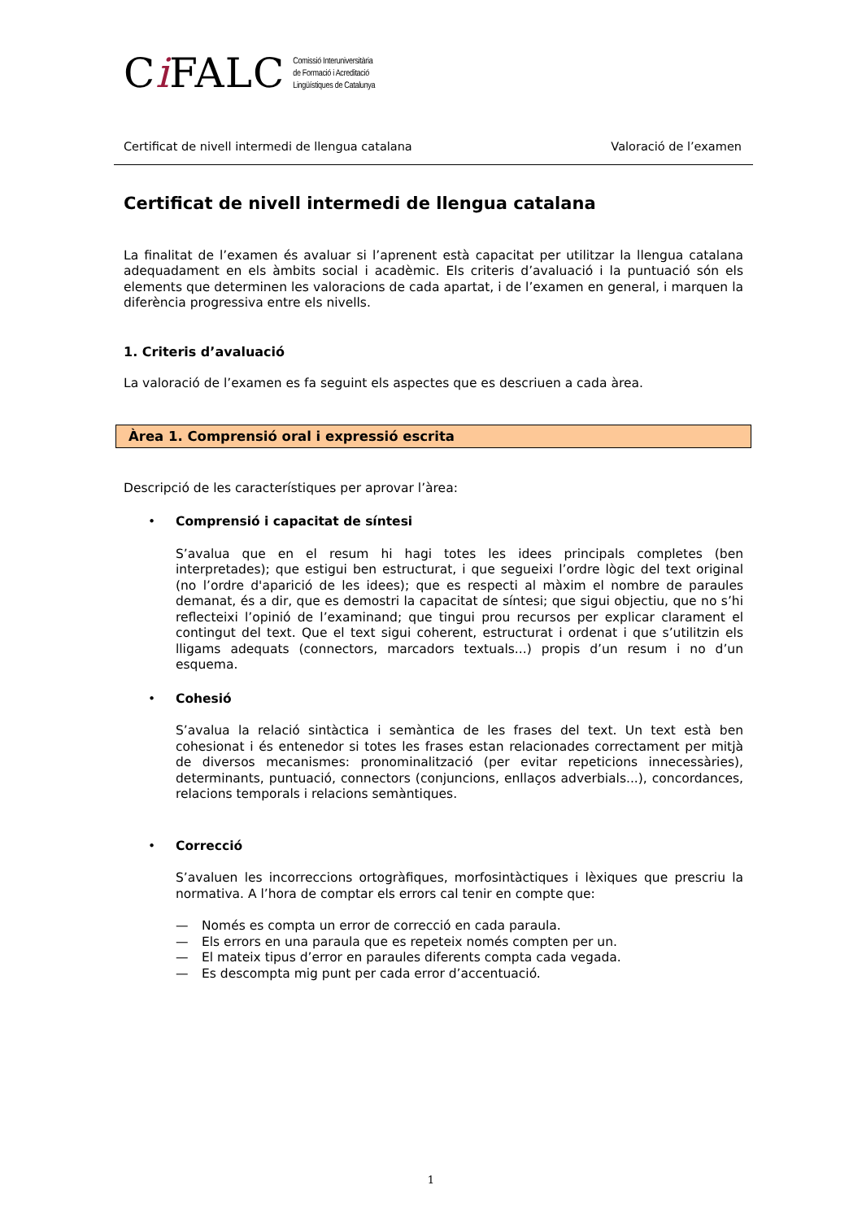Ci FALC Comissió Interuniversitària
de Formació i Acreditació
Lingüístiques de Catalunya
Certificat de nivell intermedi de llengua catalana Valoració de l’examen
Certificat de nivell intermedi de llengua catalana
La finalitat de l’examen és avaluar si l’aprenent està capacitat per utilitzar la llengua catalana adequadament en els àmbits social i acadèmic. Els criteris d’avaluació i la puntuació són els elements que determinen les valoracions de cada apartat, i de l’examen en general, i marquen la diferència progressiva entre els nivells.
1. Criteris d’avaluació
La valoració de l’examen es fa seguint els aspectes que es descriuen a cada àrea.
Àrea 1. Comprensió oral i expressió escrita
Descripció de les característiques per aprovar l’àrea:
• Comprensió i capacitat de síntesi
S’avalua que en el resum hi hagi totes les idees principals completes (ben interpretades); que estigui ben estructurat, i que segueixi l’ordre lògic del text original (no l’ordre d'aparició de les idees); que es respecti al màxim el nombre de paraules demanat, és a dir, que es demostri la capacitat de síntesi; que sigui objectiu, que no s’hi reflecteixi l’opinió de l’examinand; que tingui prou recursos per explicar clarament el contingut del text. Que el text sigui coherent, estructurat i ordenat i que s’utilitzin els lligams adequats (connectors, marcadors textuals...) propis d’un resum i no d’un esquema.
• Cohesió
S’avalua la relació sintàctica i semàntica de les frases del text. Un text està ben cohesionat i és entenedor si totes les frases estan relacionades correctament per mitjà de diversos mecanismes: pronominalització (per evitar repeticions innecessàries), determinants, puntuació, connectors (conjuncions, enllaços adverbials...), concordances, relacions temporals i relacions semàntiques.
• Correcció
S’avaluen les incorreccions ortogràfiques, morfosintàctiques i lèxiques que prescriu la normativa. A l’hora de comptar els errors cal tenir en compte que:
— Només es compta un error de correcció en cada paraula.
— Els errors en una paraula que es repeteix només compten per un.
— El mateix tipus d’error en paraules diferents compta cada vegada.
— Es descompta mig punt per cada error d’accentuació.
1